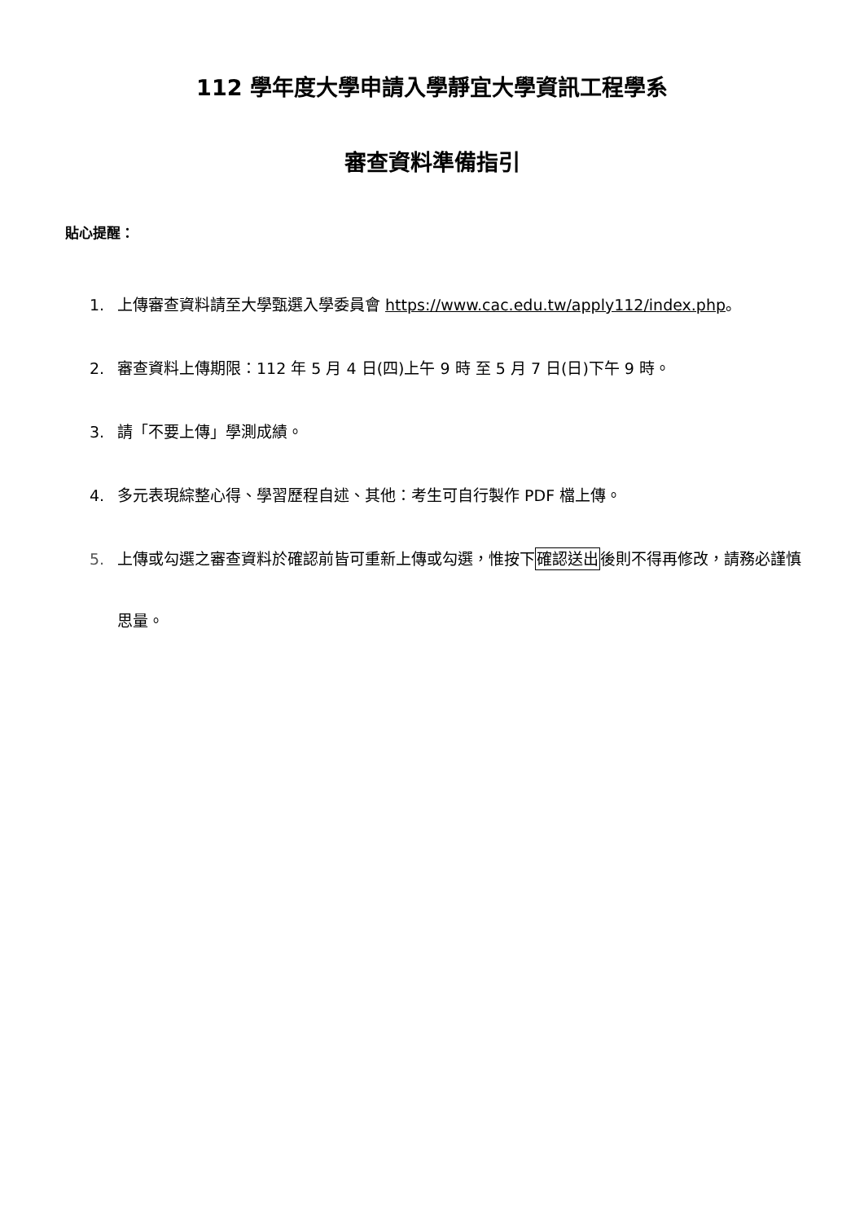112 學年度大學申請入學靜宜大學資訊工程學系
審查資料準備指引
貼心提醒：
1. 上傳審查資料請至大學甄選入學委員會 https://www.cac.edu.tw/apply112/index.php。
2. 審查資料上傳期限：112 年 5 月 4 日(四)上午 9 時 至 5 月 7 日(日)下午 9 時。
3. 請「不要上傳」學測成績。
4. 多元表現綜整心得、學習歷程自述、其他：考生可自行製作 PDF 檔上傳。
5. 上傳或勾選之審查資料於確認前皆可重新上傳或勾選，惟按下確認送出後則不得再修改，請務必謹慎思量。